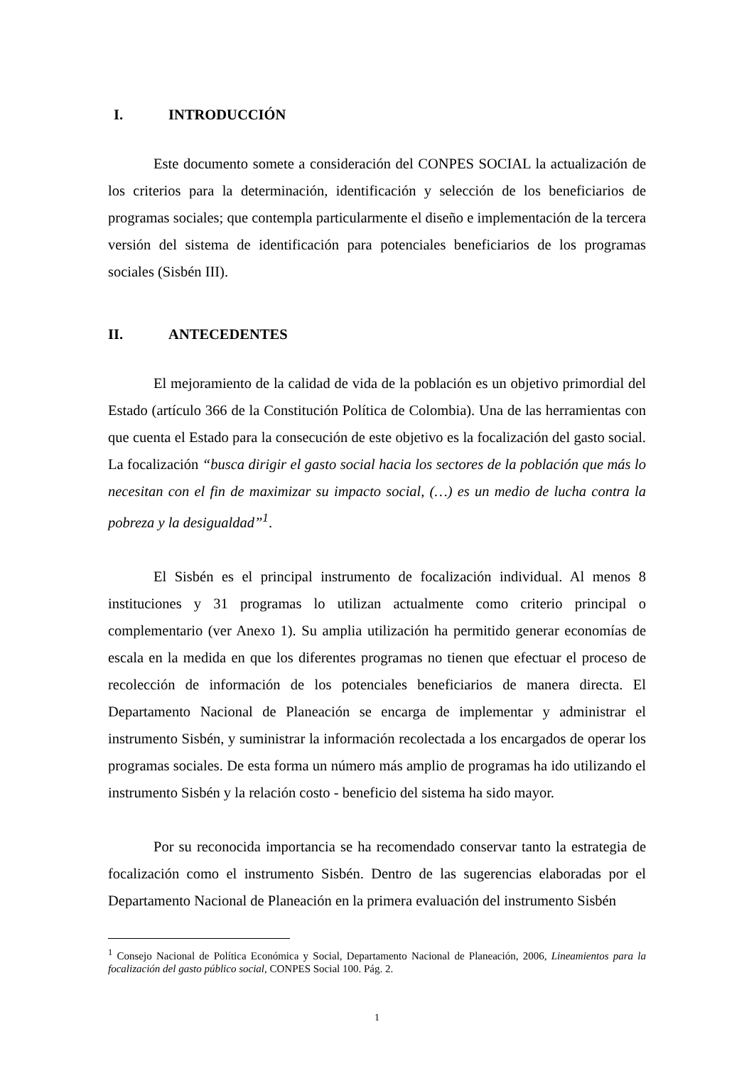I. INTRODUCCIÓN
Este documento somete a consideración del CONPES SOCIAL la actualización de los criterios para la determinación, identificación y selección de los beneficiarios de programas sociales; que contempla particularmente el diseño e implementación de la tercera versión del sistema de identificación para potenciales beneficiarios de los programas sociales (Sisbén III).
II. ANTECEDENTES
El mejoramiento de la calidad de vida de la población es un objetivo primordial del Estado (artículo 366 de la Constitución Política de Colombia). Una de las herramientas con que cuenta el Estado para la consecución de este objetivo es la focalización del gasto social. La focalización “busca dirigir el gasto social hacia los sectores de la población que más lo necesitan con el fin de maximizar su impacto social, (…) es un medio de lucha contra la pobreza y la desigualdad”<sup>1</sup>.
El Sisbén es el principal instrumento de focalización individual. Al menos 8 instituciones y 31 programas lo utilizan actualmente como criterio principal o complementario (ver Anexo 1). Su amplia utilización ha permitido generar economías de escala en la medida en que los diferentes programas no tienen que efectuar el proceso de recolección de información de los potenciales beneficiarios de manera directa. El Departamento Nacional de Planeación se encarga de implementar y administrar el instrumento Sisbén, y suministrar la información recolectada a los encargados de operar los programas sociales. De esta forma un número más amplio de programas ha ido utilizando el instrumento Sisbén y la relación costo - beneficio del sistema ha sido mayor.
Por su reconocida importancia se ha recomendado conservar tanto la estrategia de focalización como el instrumento Sisbén. Dentro de las sugerencias elaboradas por el Departamento Nacional de Planeación en la primera evaluación del instrumento Sisbén
<sup>1</sup> Consejo Nacional de Política Económica y Social, Departamento Nacional de Planeación, 2006, Lineamientos para la focalización del gasto público social, CONPES Social 100. Pág. 2.
1